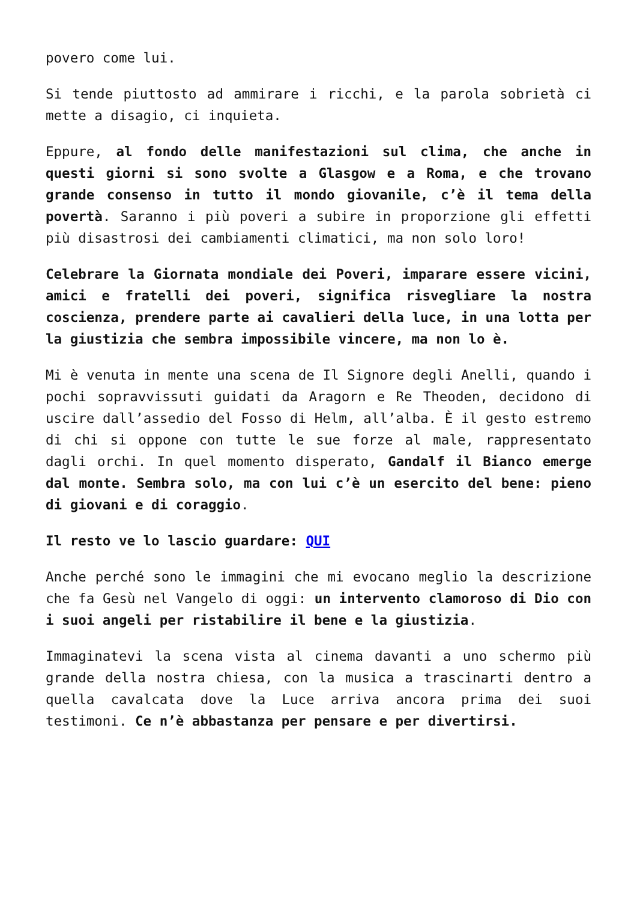povero come lui.
Si tende piuttosto ad ammirare i ricchi, e la parola sobrietà ci mette a disagio, ci inquieta.
Eppure, al fondo delle manifestazioni sul clima, che anche in questi giorni si sono svolte a Glasgow e a Roma, e che trovano grande consenso in tutto il mondo giovanile, c’è il tema della povertà. Saranno i più poveri a subire in proporzione gli effetti più disastrosi dei cambiamenti climatici, ma non solo loro!
Celebrare la Giornata mondiale dei Poveri, imparare essere vicini, amici e fratelli dei poveri, significa risvegliare la nostra coscienza, prendere parte ai cavalieri della luce, in una lotta per la giustizia che sembra impossibile vincere, ma non lo è.
Mi è venuta in mente una scena de Il Signore degli Anelli, quando i pochi sopravvissuti guidati da Aragorn e Re Theoden, decidono di uscire dall’assedio del Fosso di Helm, all’alba. È il gesto estremo di chi si oppone con tutte le sue forze al male, rappresentato dagli orchi. In quel momento disperato, Gandalf il Bianco emerge dal monte. Sembra solo, ma con lui c’è un esercito del bene: pieno di giovani e di coraggio.
Il resto ve lo lascio guardare: QUI
Anche perché sono le immagini che mi evocano meglio la descrizione che fa Gesù nel Vangelo di oggi: un intervento clamoroso di Dio con i suoi angeli per ristabilire il bene e la giustizia.
Immaginatevi la scena vista al cinema davanti a uno schermo più grande della nostra chiesa, con la musica a trascinarti dentro a quella cavalcata dove la Luce arriva ancora prima dei suoi testimoni. Ce n’è abbastanza per pensare e per divertirsi.